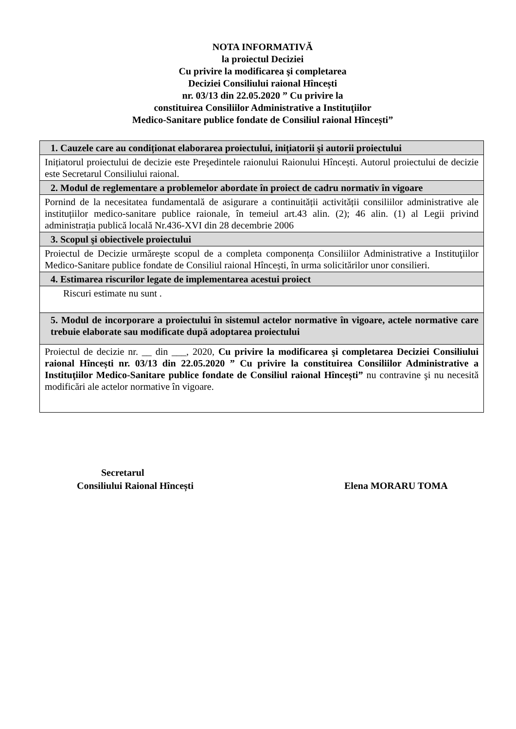NOTA INFORMATIVĂ
la proiectul Deciziei
Cu privire la modificarea şi completarea
Deciziei Consiliului raional Hîncești
nr. 03/13 din 22.05.2020 ” Cu privire la
constituirea Consiliilor Administrative a Instituţiilor
Medico-Sanitare publice fondate de Consiliul raional Hîncești”
| 1. Cauzele care au condiționat elaborarea proiectului, inițiatorii şi autorii proiectului |
| Inițiatorul proiectului de decizie este Preşedintele raionului Raionului Hîncești. Autorul proiectului de decizie este Secretarul Consiliului raional. |
| 2. Modul de reglementare a problemelor abordate în proiect de cadru normativ în vigoare |
| Pornind de la necesitatea fundamentală de asigurare a continuității activității consiliilor administrative ale instituțiilor medico-sanitare publice raionale, în temeiul art.43 alin. (2); 46 alin. (1) al Legii privind administrația publică locală Nr.436-XVI din 28 decembrie 2006 |
| 3. Scopul şi obiectivele proiectului |
| Proiectul de Decizie urmăreşte scopul de a completa componența Consiliilor Administrative a Instituţiilor Medico-Sanitare publice fondate de Consiliul raional Hîncești, în urma solicitărilor unor consilieri. |
| 4. Estimarea riscurilor legate de implementarea acestui proiect |
| Riscuri estimate nu sunt . |
| 5. Modul de incorporare a proiectului în sistemul actelor normative în vigoare, actele normative care trebuie elaborate sau modificate după adoptarea proiectului |
| Proiectul de decizie nr. __ din ___, 2020, Cu privire la modificarea şi completarea Deciziei Consiliului raional Hîncești nr. 03/13 din 22.05.2020 ” Cu privire la constituirea Consiliilor Administrative a Instituţiilor Medico-Sanitare publice fondate de Consiliul raional Hîncești” nu contravine şi nu necesită modificări ale actelor normative în vigoare. |
Secretarul
Consiliului Raional Hîncești
Elena MORARU TOMA